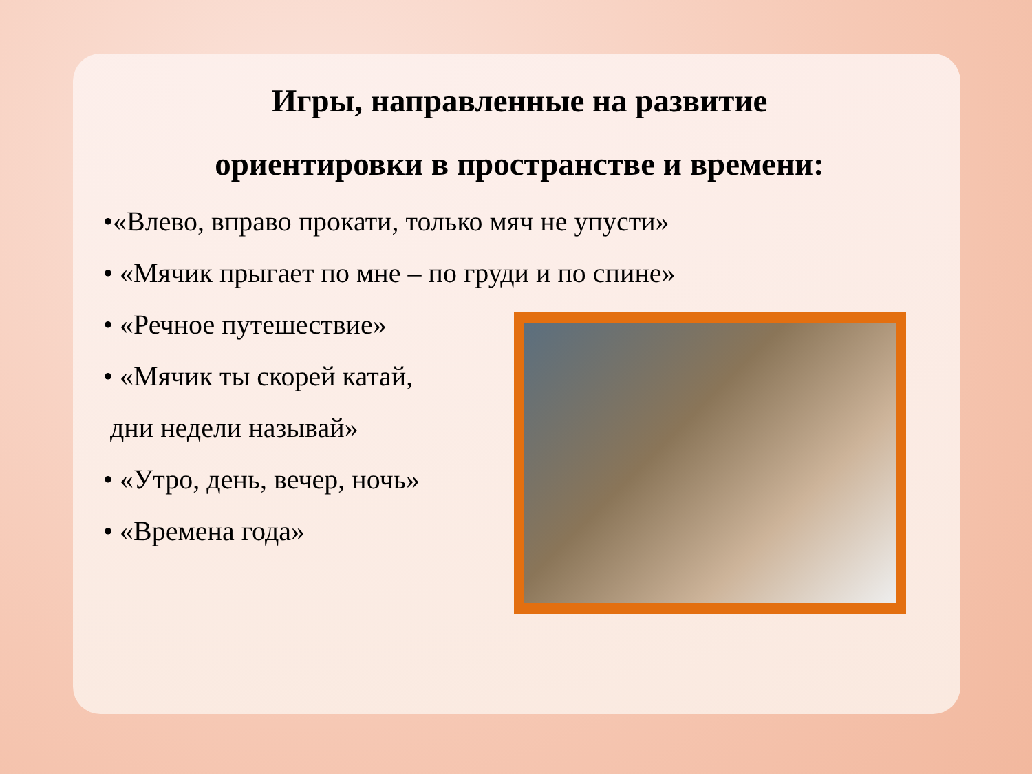Игры, направленные на развитие
ориентировки в пространстве и времени:
•«Влево, вправо прокати, только мяч не упусти»
• «Мячик прыгает по мне – по груди и по спине»
• «Речное путешествие»
• «Мячик ты скорей катай,
дни недели называй»
• «Утро, день, вечер, ночь»
• «Времена года»